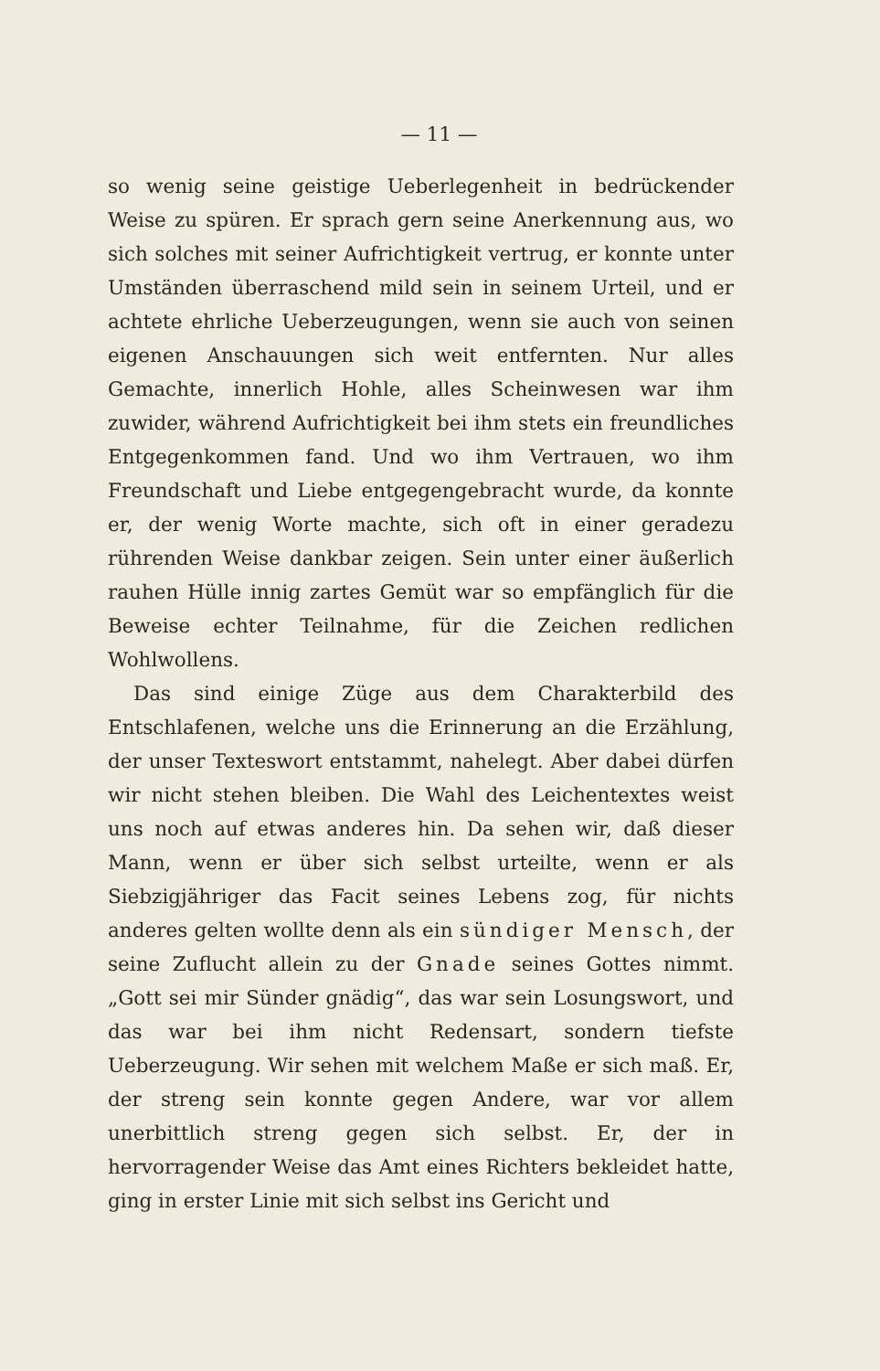— 11 —
so wenig seine geistige Ueberlegenheit in bedrückender Weise zu spüren. Er sprach gern seine Anerkennung aus, wo sich solches mit seiner Aufrichtigkeit vertrug, er konnte unter Umständen überraschend mild sein in seinem Urteil, und er achtete ehrliche Ueberzeugungen, wenn sie auch von seinen eigenen Anschauungen sich weit entfernten. Nur alles Gemachte, innerlich Hohle, alles Scheinwesen war ihm zuwider, während Aufrichtigkeit bei ihm stets ein freundliches Entgegenkommen fand. Und wo ihm Vertrauen, wo ihm Freundschaft und Liebe entgegengebracht wurde, da konnte er, der wenig Worte machte, sich oft in einer geradezu rührenden Weise dankbar zeigen. Sein unter einer äußerlich rauhen Hülle innig zartes Gemüt war so empfänglich für die Beweise echter Teilnahme, für die Zeichen redlichen Wohlwollens.
Das sind einige Züge aus dem Charakterbild des Entschlafenen, welche uns die Erinnerung an die Erzählung, der unser Texteswort entstammt, nahelegt. Aber dabei dürfen wir nicht stehen bleiben. Die Wahl des Leichentextes weist uns noch auf etwas anderes hin. Da sehen wir, daß dieser Mann, wenn er über sich selbst urteilte, wenn er als Siebzigjähriger das Facit seines Lebens zog, für nichts anderes gelten wollte denn als ein sündiger Mensch, der seine Zuflucht allein zu der Gnade seines Gottes nimmt. „Gott sei mir Sünder gnädig“, das war sein Losungswort, und das war bei ihm nicht Redensart, sondern tiefste Ueberzeugung. Wir sehen mit welchem Maße er sich maß. Er, der streng sein konnte gegen Andere, war vor allem unerbittlich streng gegen sich selbst. Er, der in hervorragender Weise das Amt eines Richters bekleidet hatte, ging in erster Linie mit sich selbst ins Gericht und